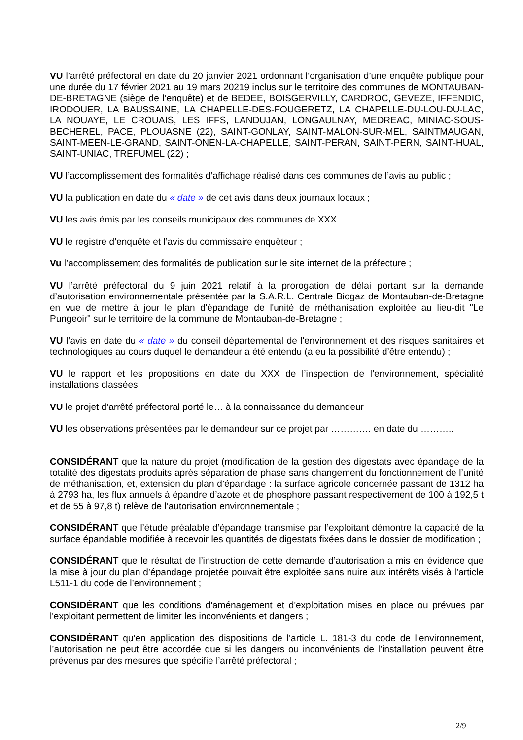VU l’arrêté préfectoral en date du 20 janvier 2021 ordonnant l’organisation d’une enquête publique pour une durée du 17 février 2021 au 19 mars 20219 inclus sur le territoire des communes de MONTAUBAN-DE-BRETAGNE (siège de l’enquête) et de BEDEE, BOISGERVILLY, CARDROC, GEVEZE, IFFENDIC, IRODOUER, LA BAUSSAINE, LA CHAPELLE-DES-FOUGERETZ, LA CHAPELLE-DU-LOU-DU-LAC, LA NOUAYE, LE CROUAIS, LES IFFS, LANDUJAN, LONGAULNAY, MEDREAC, MINIAC-SOUS-BECHEREL, PACE, PLOUASNE (22), SAINT-GONLAY, SAINT-MALON-SUR-MEL, SAINTMAUGAN, SAINT-MEEN-LE-GRAND, SAINT-ONEN-LA-CHAPELLE, SAINT-PERAN, SAINT-PERN, SAINT-HUAL, SAINT-UNIAC, TREFUMEL (22) ;
VU l’accomplissement des formalités d’affichage réalisé dans ces communes de l’avis au public ;
VU la publication en date du « date » de cet avis dans deux journaux locaux ;
VU les avis émis par les conseils municipaux des communes de XXX
VU le registre d’enquête et l’avis du commissaire enquêteur ;
Vu l’accomplissement des formalités de publication sur le site internet de la préfecture ;
VU l’arrêté préfectoral du 9 juin 2021 relatif à la prorogation de délai portant sur la demande d’autorisation environnementale présentée par la S.A.R.L. Centrale Biogaz de Montauban-de-Bretagne en vue de mettre à jour le plan d'épandage de l'unité de méthanisation exploitée au lieu-dit "Le Pungeoir" sur le territoire de la commune de Montauban-de-Bretagne ;
VU l’avis en date du « date » du conseil départemental de l'environnement et des risques sanitaires et technologiques au cours duquel le demandeur a été entendu (a eu la possibilité d’être entendu) ;
VU le rapport et les propositions en date du XXX de l’inspection de l’environnement, spécialité installations classées
VU le projet d’arrêté préfectoral porté le… à la connaissance du demandeur
VU les observations présentées par le demandeur sur ce projet par …………. en date du ………..
CONSIDÉRANT que la nature du projet (modification de la gestion des digestats avec épandage de la totalité des digestats produits après séparation de phase sans changement du fonctionnement de l’unité de méthanisation, et, extension du plan d’épandage : la surface agricole concernée passant de 1312 ha à 2793 ha, les flux annuels à épandre d’azote et de phosphore passant respectivement de 100 à 192,5 t et de 55 à 97,8 t) relève de l’autorisation environnementale ;
CONSIDÉRANT que l’étude préalable d’épandage transmise par l’exploitant démontre la capacité de la surface épandable modifiée à recevoir les quantités de digestats fixées dans le dossier de modification ;
CONSIDÉRANT que le résultat de l’instruction de cette demande d’autorisation a mis en évidence que la mise à jour du plan d’épandage projetée pouvait être exploitée sans nuire aux intérêts visés à l’article L511-1 du code de l’environnement ;
CONSIDÉRANT que les conditions d'aménagement et d'exploitation mises en place ou prévues par l'exploitant permettent de limiter les inconvénients et dangers ;
CONSIDÉRANT qu’en application des dispositions de l’article L. 181-3 du code de l’environnement, l’autorisation ne peut être accordée que si les dangers ou inconvénients de l’installation peuvent être prévenus par des mesures que spécifie l’arrêté préfectoral ;
2/9